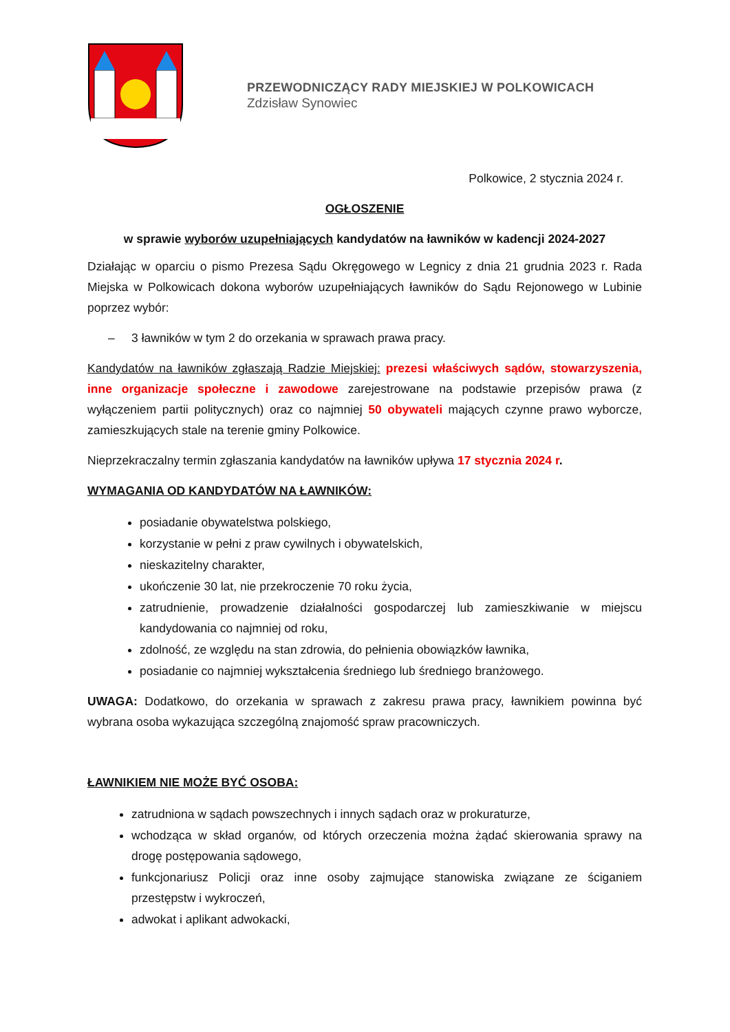PRZEWODNICZĄCY RADY MIEJSKIEJ W POLKOWICACH
Zdzisław Synowiec
Polkowice, 2 stycznia 2024 r.
OGŁOSZENIE
w sprawie wyborów uzupełniających kandydatów na ławników w kadencji 2024-2027
Działając w oparciu o pismo Prezesa Sądu Okręgowego w Legnicy z dnia 21 grudnia 2023 r. Rada Miejska w Polkowicach dokona wyborów uzupełniających ławników do Sądu Rejonowego w Lubinie poprzez wybór:
– 3 ławników w tym 2 do orzekania w sprawach prawa pracy.
Kandydatów na ławników zgłaszają Radzie Miejskiej: prezesi właściwych sądów, stowarzyszenia, inne organizacje społeczne i zawodowe zarejestrowane na podstawie przepisów prawa (z wyłączeniem partii politycznych) oraz co najmniej 50 obywateli mających czynne prawo wyborcze, zamieszkujących stale na terenie gminy Polkowice.
Nieprzekraczalny termin zgłaszania kandydatów na ławników upływa 17 stycznia 2024 r.
WYMAGANIA OD KANDYDATÓW NA ŁAWNIKÓW:
posiadanie obywatelstwa polskiego,
korzystanie w pełni z praw cywilnych i obywatelskich,
nieskazitelny charakter,
ukończenie 30 lat, nie przekroczenie 70 roku życia,
zatrudnienie, prowadzenie działalności gospodarczej lub zamieszkiwanie w miejscu kandydowania co najmniej od roku,
zdolność, ze względu na stan zdrowia, do pełnienia obowiązków ławnika,
posiadanie co najmniej wykształcenia średniego lub średniego branżowego.
UWAGA: Dodatkowo, do orzekania w sprawach z zakresu prawa pracy, ławnikiem powinna być wybrana osoba wykazująca szczególną znajomość spraw pracowniczych.
ŁAWNIKIEM NIE MOŻE BYĆ OSOBA:
zatrudniona w sądach powszechnych i innych sądach oraz w prokuraturze,
wchodząca w skład organów, od których orzeczenia można żądać skierowania sprawy na drogę postępowania sądowego,
funkcjonariusz Policji oraz inne osoby zajmujące stanowiska związane ze ściganiem przestępstw i wykroczeń,
adwokat i aplikant adwokacki,